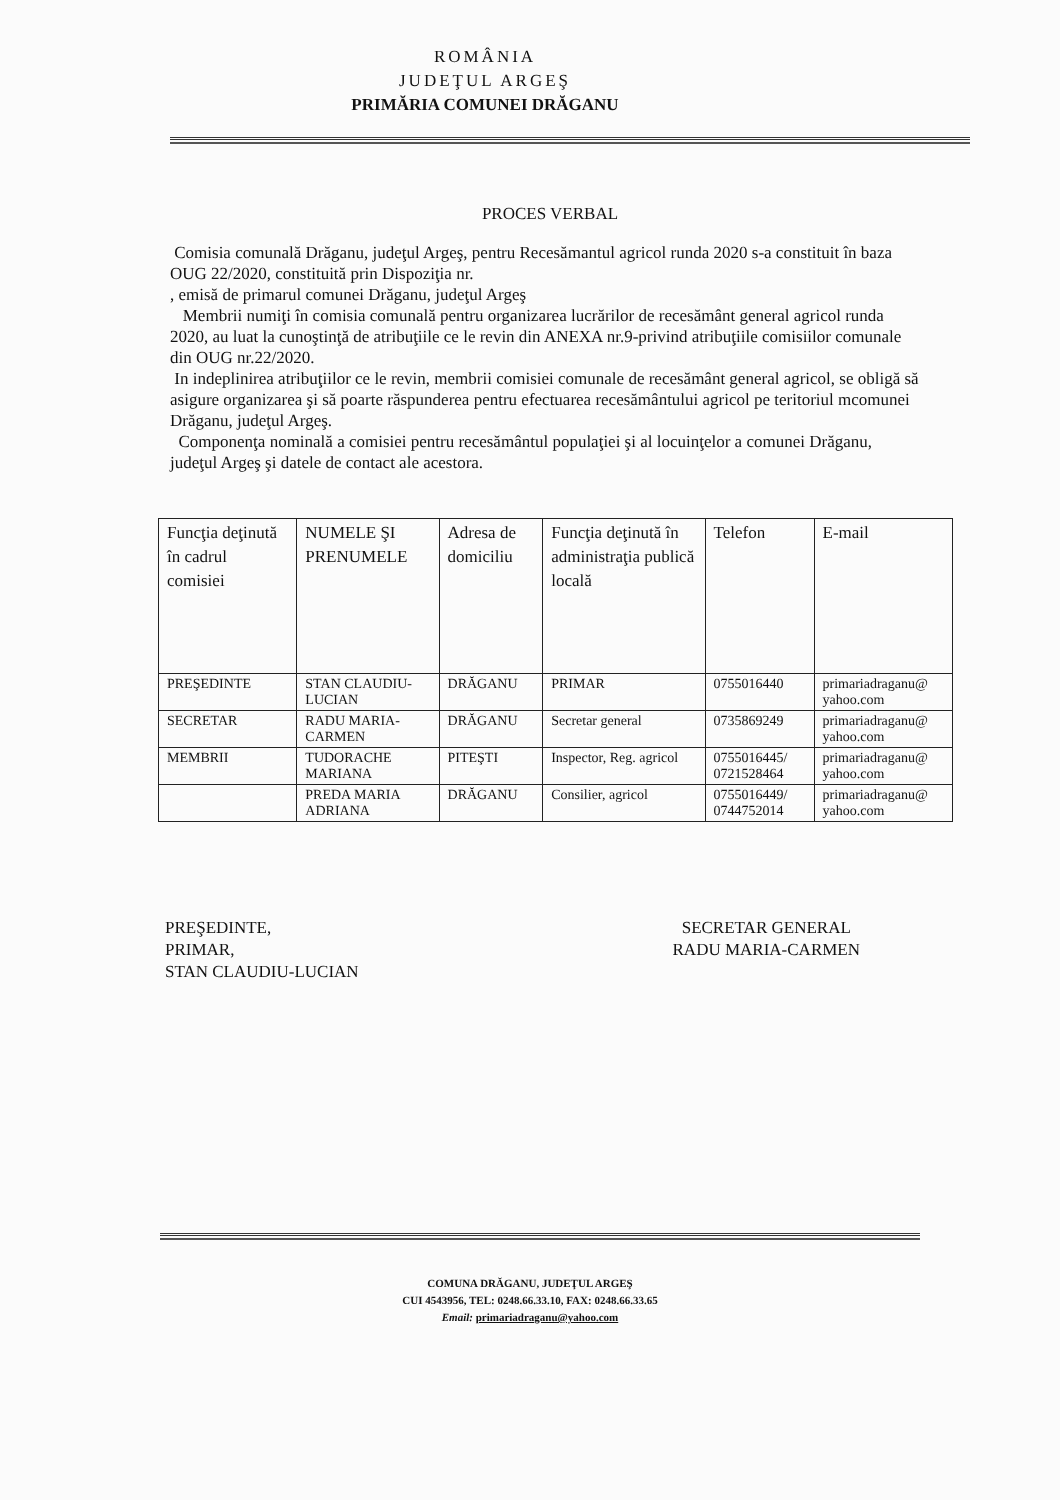ROMÂNIA
JUDEŢUL ARGEŞ
PRIMĂRIA COMUNEI DRĂGANU
PROCES VERBAL
Comisia comunală Drăganu, judeţul Argeş, pentru Recesămantul agricol runda 2020 s-a constituit în baza OUG 22/2020, constituită prin Dispoziţia nr.
, emisă de primarul comunei Drăganu, judeţul Argeş
Membrii numiţi în comisia comunală pentru organizarea lucrărilor de recesământ general agricol runda 2020, au luat la cunoştinţă de atribuţiile ce le revin din ANEXA nr.9-privind atribuţiile comisiilor comunale din OUG nr.22/2020.
In indeplinirea atribuţiilor ce le revin, membrii comisiei comunale de recesământ general agricol, se obligă să asigure organizarea şi să poarte răspunderea pentru efectuarea recesământului agricol pe teritoriul mcomunei Drăganu, judeţul Argeş.
Componenţa nominală a comisiei pentru recesământul populaţiei şi al locuinţelor a comunei Drăganu, judeţul Argeş şi datele de contact ale acestora.
| Funcţia deţinută în cadrul comisiei | NUMELE ŞI PRENUMELE | Adresa de domiciliu | Funcţia deţinută în administraţia publică locală | Telefon | E-mail |
| --- | --- | --- | --- | --- | --- |
| PREŞEDINTE | STAN CLAUDIU-LUCIAN | DRĂGANU | PRIMAR | 0755016440 | primariadraganu@ yahoo.com |
| SECRETAR | RADU MARIA-CARMEN | DRĂGANU | Secretar general | 0735869249 | primariadraganu@ yahoo.com |
| MEMBRII | TUDORACHE MARIANA | PITEŞTI | Inspector, Reg. agricol | 0755016445/ 0721528464 | primariadraganu@ yahoo.com |
| | PREDA MARIA ADRIANA | DRĂGANU | Consilier, agricol | 0755016449/ 0744752014 | primariadraganu@ yahoo.com |
PREŞEDINTE,
PRIMAR,
STAN CLAUDIU-LUCIAN
SECRETAR GENERAL
RADU MARIA-CARMEN
COMUNA DRĂGANU, JUDEŢUL ARGEŞ
CUI 4543956, TEL: 0248.66.33.10, FAX: 0248.66.33.65
Email: primariadraganu@yahoo.com